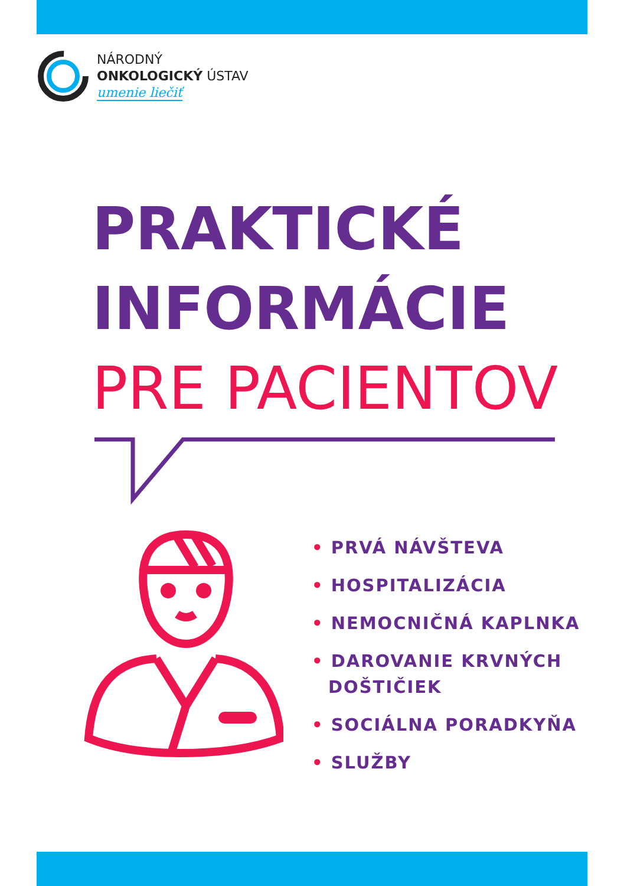NÁRODNÝ
ONKOLOGICKÝ ÚSTAV
umenie liečiť
PRAKTICKÉ
INFORMÁCIE
PRE PACIENTOV
• PRVÁ NÁVŠTEVA
• HOSPITALIZÁCIA
• NEMOCNIČNÁ KAPLNKA
• DAROVANIE KRVNÝCH DOŠTIČIEK
• SOCIÁLNA PORADKYŇA
• SLUŽBY